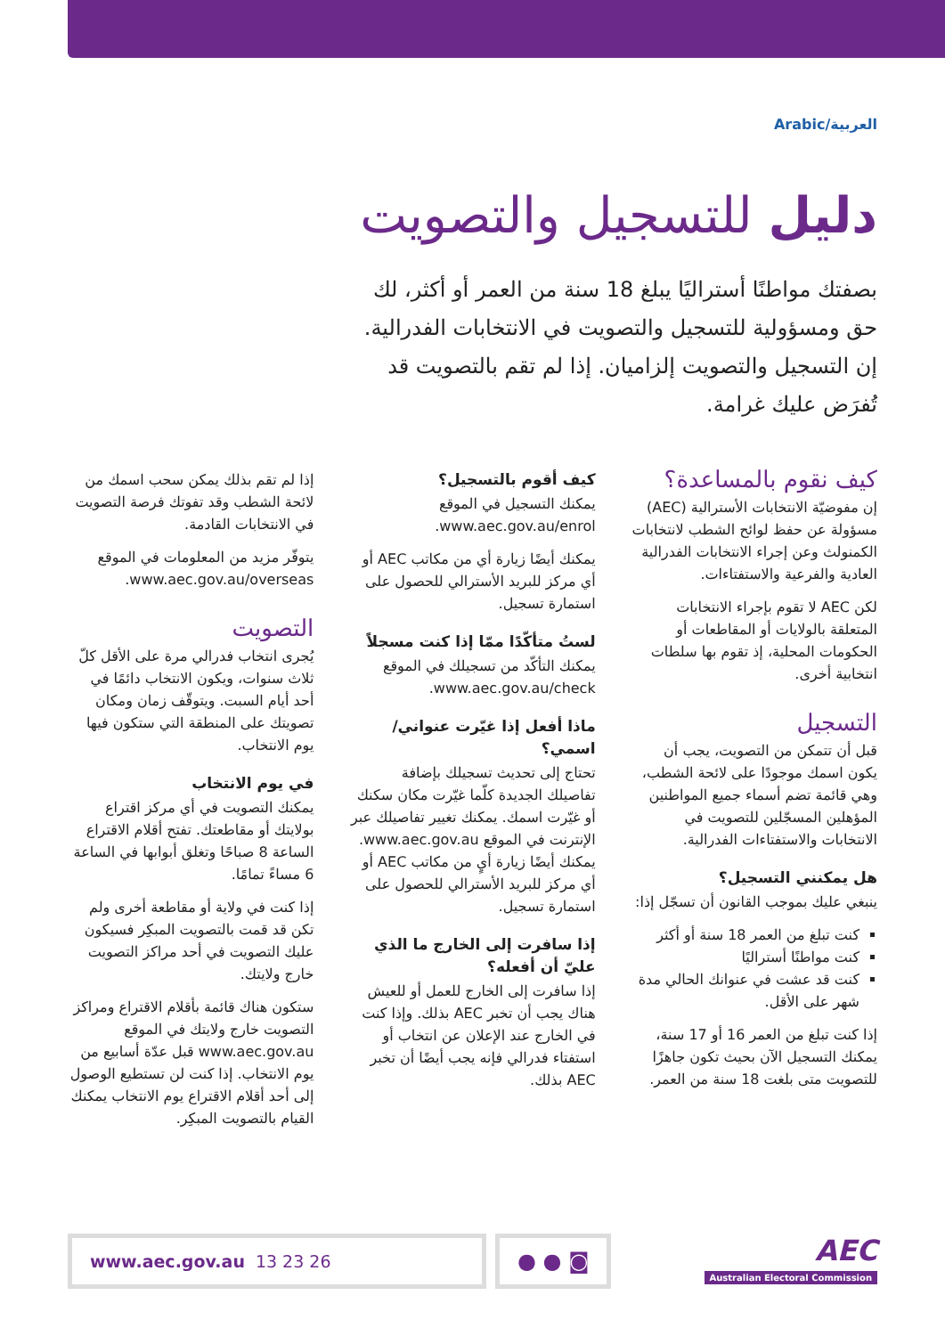العربية/Arabic
دليل للتسجيل والتصويت
بصفتك مواطنًا أستراليًا يبلغ 18 سنة من العمر أو أكثر، لك حق ومسؤولية للتسجيل والتصويت في الانتخابات الفدرالية. إن التسجيل والتصويت إلزاميان. إذا لم تقم بالتصويت قد تُفرَض عليك غرامة.
كيف نقوم بالمساعدة؟
إن مفوضيّة الانتخابات الأسترالية (AEC) مسؤولة عن حفظ لوائح الشطب لانتخابات الكمنولث وعن إجراء الانتخابات الفدرالية العادية والفرعية والاستفتاءات.
لكن AEC لا تقوم بإجراء الانتخابات المتعلقة بالولايات أو المقاطعات أو الحكومات المحلية، إذ تقوم بها سلطات انتخابية أخرى.
التسجيل
قبل أن تتمكن من التصويت، يجب أن يكون اسمك موجودًا على لائحة الشطب، وهي قائمة تضم أسماء جميع المواطنين المؤهلين المسجّلين للتصويت في الانتخابات والاستفتاءات الفدرالية.
هل يمكنني التسجيل؟
ينبغي عليك بموجب القانون أن تسجّل إذا:
كنت تبلغ من العمر 18 سنة أو أكثر
كنت مواطنًا أستراليًا
كنت قد عشت في عنوانك الحالي مدة شهر على الأقل.
إذا كنت تبلغ من العمر 16 أو 17 سنة، يمكنك التسجيل الآن بحيث تكون جاهزًا للتصويت متى بلغت 18 سنة من العمر.
كيف أقوم بالتسجيل؟
يمكنك التسجيل في الموقع www.aec.gov.au/enrol.
يمكنك أيضًا زيارة أي من مكاتب AEC أو أي مركز للبريد الأسترالي للحصول على استمارة تسجيل.
لستُ متأكّدًا ممّا إذا كنت مسجلاً
يمكنك التأكّد من تسجيلك في الموقع www.aec.gov.au/check.
ماذا أفعل إذا غيّرت عنواني/اسمي؟
تحتاج إلى تحديث تسجيلك بإضافة تفاصيلك الجديدة كلّما غيّرت مكان سكنك أو غيّرت اسمك. يمكنك تغيير تفاصيلك عبر الإنترنت في الموقع www.aec.gov.au. يمكنك أيضًا زيارة أيٍ من مكاتب AEC أو أي مركز للبريد الأسترالي للحصول على استمارة تسجيل.
إذا سافرت إلى الخارج ما الذي عليّ أن أفعله؟
إذا سافرت إلى الخارج للعمل أو للعيش هناك يجب أن تخبر AEC بذلك. وإذا كنت في الخارج عند الإعلان عن انتخاب أو استفتاء فدرالي فإنه يجب أيضًا أن تخبر AEC بذلك.
إذا لم تقم بذلك يمكن سحب اسمك من لائحة الشطب وقد تفوتك فرصة التصويت في الانتخابات القادمة.
يتوفّر مزيد من المعلومات في الموقع www.aec.gov.au/overseas.
التصويت
يُجرى انتخاب فدرالي مرة على الأقل كلّ ثلاث سنوات، ويكون الانتخاب دائمًا في أحد أيام السبت. ويتوقّف زمان ومكان تصويتك على المنطقة التي ستكون فيها يوم الانتخاب.
في يوم الانتخاب
يمكنك التصويت في أي مركز اقتراع بولايتك أو مقاطعتك. تفتح أقلام الاقتراع الساعة 8 صباحًا وتغلق أبوابها في الساعة 6 مساءً تمامًا.
إذا كنت في ولاية أو مقاطعة أخرى ولم تكن قد قمت بالتصويت المبكِر فسيكون عليك التصويت في أحد مراكز التصويت خارج ولايتك.
ستكون هناك قائمة بأقلام الاقتراع ومراكز التصويت خارج ولايتك في الموقع www.aec.gov.au قبل عدّة أسابيع من يوم الانتخاب. إذا كنت لن تستطيع الوصول إلى أحد أقلام الاقتراع يوم الانتخاب يمكنك القيام بالتصويت المبكِر.
www.aec.gov.au 13 23 26
● ● ◙
AEC
Australian Electoral Commission